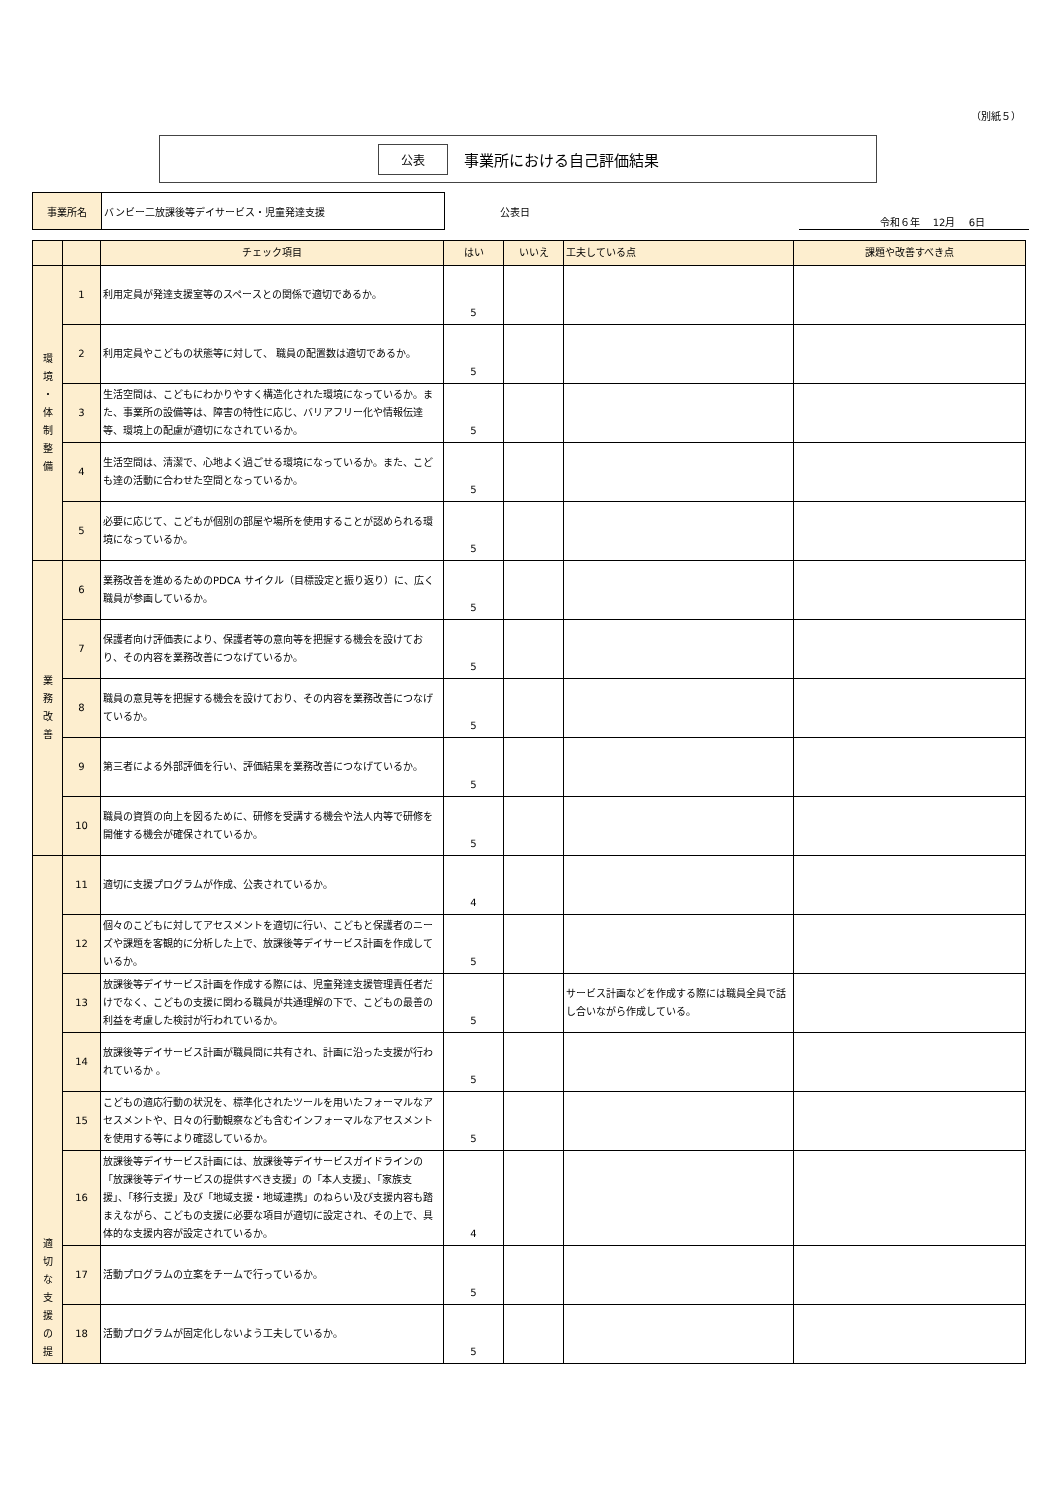（別紙５）
公表 事業所における自己評価結果
事業所名 バンビー二放課後等デイサービス・児童発達支援
公表日
令和６年　 12月　 6日
| | | チェック項目 | はい | いいえ | 工夫している点 | 課題や改善すべき点 |
| --- | --- | --- | --- | --- | --- | --- |
| 環 境 ・ 体 制 整 備 | 1 | 利用定員が発達支援室等のスペースとの関係で適切であるか。 | 5 | | | |
| | 2 | 利用定員やこどもの状態等に対して、 職員の配置数は適切であるか。 | 5 | | | |
| | 3 | 生活空間は、こどもにわかりやすく構造化された環境になっているか。また、事業所の設備等は、障害の特性に応じ、バリアフリー化や情報伝達等、環境上の配慮が適切になされているか。 | 5 | | | |
| | 4 | 生活空間は、清潔で、心地よく過ごせる環境になっているか。また、こども達の活動に合わせた空間となっているか。 | 5 | | | |
| | 5 | 必要に応じて、こどもが個別の部屋や場所を使用することが認められる環境になっているか。 | 5 | | | |
| 業 務 改 善 | 6 | 業務改善を進めるためのPDCA サイクル（目標設定と振り返り）に、広く職員が参画しているか。 | 5 | | | |
| | 7 | 保護者向け評価表により、保護者等の意向等を把握する機会を設けており、その内容を業務改善につなげているか。 | 5 | | | |
| | 8 | 職員の意見等を把握する機会を設けており、その内容を業務改善につなげているか。 | 5 | | | |
| | 9 | 第三者による外部評価を行い、評価結果を業務改善につなげているか。 | 5 | | | |
| | 10 | 職員の資質の向上を図るために、研修を受講する機会や法人内等で研修を開催する機会が確保されているか。 | 5 | | | |
| 適 切 な 支 援 の 提 | 11 | 適切に支援プログラムが作成、公表されているか。 | 4 | | | |
| | 12 | 個々のこどもに対してアセスメントを適切に行い、こどもと保護者のニーズや課題を客観的に分析した上で、放課後等デイサービス計画を作成しているか。 | 5 | | | |
| | 13 | 放課後等デイサービス計画を作成する際には、児童発達支援管理責任者だけでなく、こどもの支援に関わる職員が共通理解の下で、こどもの最善の利益を考慮した検討が行われているか。 | 5 | | サービス計画などを作成する際には職員全員で話し合いながら作成している。 | |
| | 14 | 放課後等デイサービス計画が職員間に共有され、計画に沿った支援が行われているか 。 | 5 | | | |
| | 15 | こどもの適応行動の状況を、標準化されたツールを用いたフォーマルなアセスメントや、日々の行動観察なども含むインフォーマルなアセスメントを使用する等により確認しているか。 | 5 | | | |
| | 16 | 放課後等デイサービス計画には、放課後等デイサービスガイドラインの「放課後等デイサービスの提供すべき支援」の「本人支援」、「家族支援」、「移行支援」及び「地域支援・地域連携」のねらい及び支援内容も踏まえながら、こどもの支援に必要な項目が適切に設定され、その上で、具体的な支援内容が設定されているか。 | 4 | | | |
| | 17 | 活動プログラムの立案をチームで行っているか。 | 5 | | | |
| | 18 | 活動プログラムが固定化しないよう工夫しているか。 | 5 | | | |